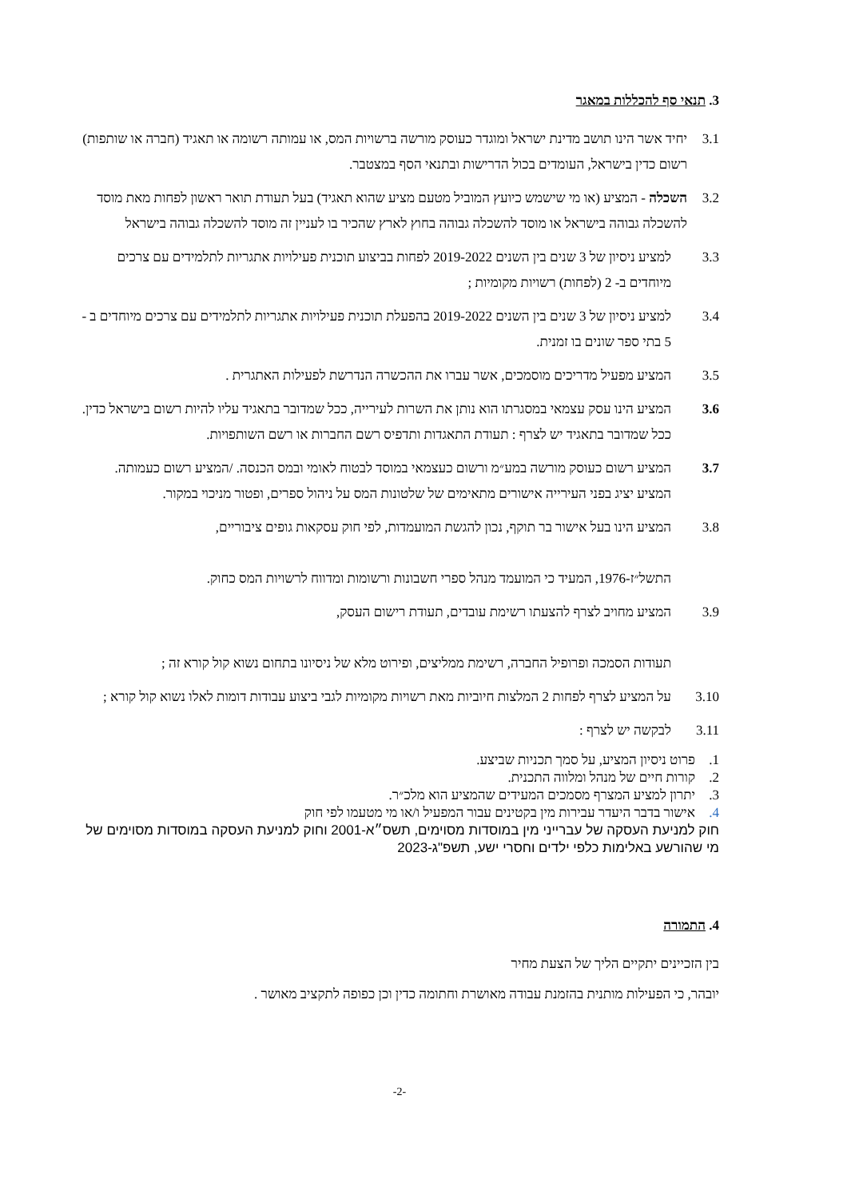3. תנאי סף להכללות במאגר
3.1 יחיד אשר הינו תושב מדינת ישראל ומוגדר כעוסק מורשה ברשויות המס, או עמותה רשומה או תאגיד (חברה או שותפות) רשום כדין בישראל, העומדים בכול הדרישות ובתנאי הסף במצטבר.
3.2 השכלה - המציע (או מי שישמש כיועץ המוביל מטעם מציע שהוא תאגיד) בעל תעודת תואר ראשון לפחות מאת מוסד להשכלה גבוהה בישראל או מוסד להשכלה גבוהה בחוץ לארץ שהכיר בו לעניין זה מוסד להשכלה גבוהה בישראל
3.3 למציע ניסיון של 3 שנים בין השנים 2019-2022 לפחות בביצוע תוכנית פעילויות אתגריות לתלמידים עם צרכים מיוחדים ב- 2 (לפחות) רשויות מקומיות ;
3.4 למציע ניסיון של 3 שנים בין השנים 2019-2022 בהפעלת תוכנית פעילויות אתגריות לתלמידים עם צרכים מיוחדים ב - 5 בתי ספר שונים בו זמנית.
3.5 המציע מפעיל מדריכים מוסמכים, אשר עברו את ההכשרה הנדרשת לפעילות האתגרית .
3.6 המציע הינו עסק עצמאי במסגרתו הוא נותן את השרות לעירייה, ככל שמדובר בתאגיד עליו להיות רשום בישראל כדין. ככל שמדובר בתאגיד יש לצרף : תעודת התאגדות ותדפיס רשם החברות או רשם השותפויות.
3.7 המציע רשום כעוסק מורשה במע״מ ורשום כעצמאי במוסד לבטוח לאומי ובמס הכנסה. /המציע רשום כעמותה. המציע יציג בפני העירייה אישורים מתאימים של שלטונות המס על ניהול ספרים, ופטור מניכוי במקור.
3.8 המציע הינו בעל אישור בר תוקף, נכון להגשת המועמדות, לפי חוק עסקאות גופים ציבוריים,
התשל״ז-1976, המעיד כי המועמד מנהל ספרי חשבונות ורשומות ומדווח לרשויות המס כחוק.
3.9 המציע מחויב לצרף להצעתו רשימת עובדים, תעודת רישום העסק,
תעודות הסמכה ופרופיל החברה, רשימת ממליצים, ופירוט מלא של ניסיונו בתחום נשוא קול קורא זה ;
3.10 על המציע לצרף לפחות 2 המלצות חיוביות מאת רשויות מקומיות לגבי ביצוע עבודות דומות לאלו נשוא קול קורא ;
3.11 לבקשה יש לצרף :
1. פרוט ניסיון המציע, על סמך תכניות שביצע.
2. קורות חיים של מנהל ומלווה התכנית.
3. יתרון למציע המצרף מסמכים המעידים שהמציע הוא מלכ״ר.
4. אישור בדבר היעדר עבירות מין בקטינים עבור המפעיל ו/או מי מטעמו לפי חוק
חוק למניעת העסקה של עברייני מין במוסדות מסוימים, תשס״א-2001 וחוק למניעת העסקה במוסדות מסוימים של מי שהורשע באלימות כלפי ילדים וחסרי ישע, תשפ"ג-2023
4. התמורה
בין הזכיינים יתקיים הליך של הצעת מחיר
יובהר, כי הפעילות מותנית בהזמנת עבודה מאושרת וחתומה כדין וכן כפופה לתקציב מאושר .
-2-